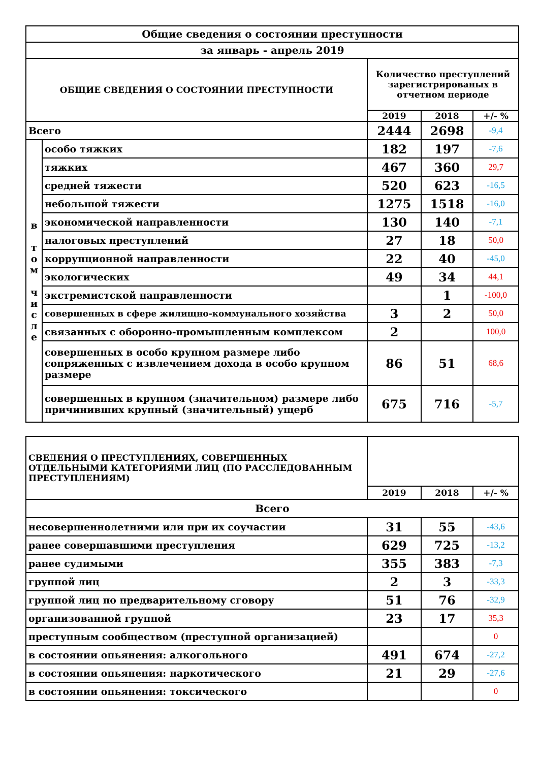| Общие сведения о состоянии преступности | | | | |
| за январь - апрель 2019 | | | | |
| ОБЩИЕ СВЕДЕНИЯ О СОСТОЯНИИ ПРЕСТУПНОСТИ | | Количество преступлений зарегистрированых в отчетном периоде | | |
| | | 2019 | 2018 | +/- % |
| Всего | | 2444 | 2698 | -9,4 |
| в т о м ч и с л е | особо тяжких | 182 | 197 | -7,6 |
| | тяжких | 467 | 360 | 29,7 |
| | средней тяжести | 520 | 623 | -16,5 |
| | небольшой тяжести | 1275 | 1518 | -16,0 |
| | экономической направленности | 130 | 140 | -7,1 |
| | налоговых преступлений | 27 | 18 | 50,0 |
| | коррупционной направленности | 22 | 40 | -45,0 |
| | экологических | 49 | 34 | 44,1 |
| | экстремистской направленности | | 1 | -100,0 |
| | совершенных в сфере жилищно-коммунального хозяйства | 3 | 2 | 50,0 |
| | связанных с оборонно-промышленным комплексом | 2 | | 100,0 |
| | совершенных в особо крупном размере либо сопряженных с извлечением дохода в особо крупном размере | 86 | 51 | 68,6 |
| | совершенных в крупном (значительном) размере либо причинивших крупный (значительный) ущерб | 675 | 716 | -5,7 |
| СВЕДЕНИЯ О ПРЕСТУПЛЕНИЯХ, СОВЕРШЕННЫХ ОТДЕЛЬНЫМИ КАТЕГОРИЯМИ ЛИЦ (ПО РАССЛЕДОВАННЫМ ПРЕСТУПЛЕНИЯМ) | | | |
| | 2019 | 2018 | +/- % |
| Всего | | | |
| несовершеннолетними или при их соучастии | 31 | 55 | -43,6 |
| ранее совершавшими преступления | 629 | 725 | -13,2 |
| ранее судимыми | 355 | 383 | -7,3 |
| группой лиц | 2 | 3 | -33,3 |
| группой лиц по предварительному сговору | 51 | 76 | -32,9 |
| организованной группой | 23 | 17 | 35,3 |
| преступным сообществом (преступной организацией) | | | 0 |
| в состоянии опьянения: алкогольного | 491 | 674 | -27,2 |
| в состоянии опьянения: наркотического | 21 | 29 | -27,6 |
| в состоянии опьянения: токсического | | | 0 |